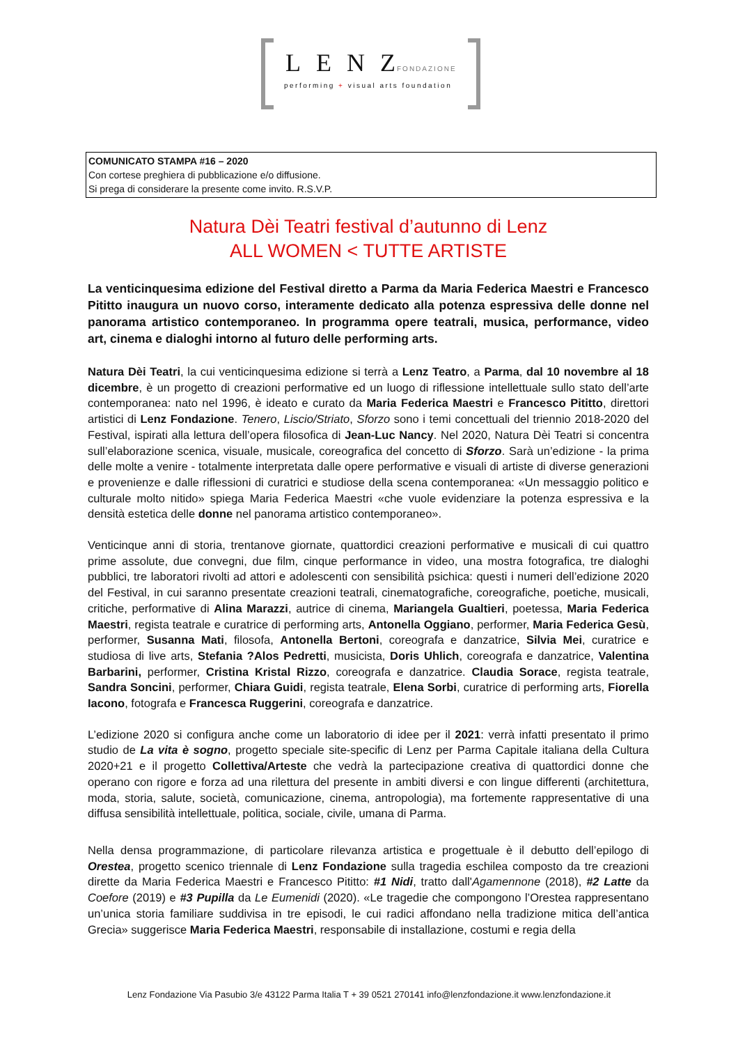LENZ FONDAZIONE
performing + visual arts foundation
COMUNICATO STAMPA #16 – 2020
Con cortese preghiera di pubblicazione e/o diffusione.
Si prega di considerare la presente come invito. R.S.V.P.
Natura Dèi Teatri festival d’autunno di Lenz
ALL WOMEN < TUTTE ARTISTE
La venticinquesima edizione del Festival diretto a Parma da Maria Federica Maestri e Francesco Pititto inaugura un nuovo corso, interamente dedicato alla potenza espressiva delle donne nel panorama artistico contemporaneo. In programma opere teatrali, musica, performance, video art, cinema e dialoghi intorno al futuro delle performing arts.
Natura Dèi Teatri, la cui venticinquesima edizione si terrà a Lenz Teatro, a Parma, dal 10 novembre al 18 dicembre, è un progetto di creazioni performative ed un luogo di riflessione intellettuale sullo stato dell’arte contemporanea: nato nel 1996, è ideato e curato da Maria Federica Maestri e Francesco Pititto, direttori artistici di Lenz Fondazione. Tenero, Liscio/Striato, Sforzo sono i temi concettuali del triennio 2018-2020 del Festival, ispirati alla lettura dell’opera filosofica di Jean-Luc Nancy. Nel 2020, Natura Dèi Teatri si concentra sull’elaborazione scenica, visuale, musicale, coreografica del concetto di Sforzo. Sarà un’edizione - la prima delle molte a venire - totalmente interpretata dalle opere performative e visuali di artiste di diverse generazioni e provenienze e dalle riflessioni di curatrici e studiose della scena contemporanea: «Un messaggio politico e culturale molto nitido» spiega Maria Federica Maestri «che vuole evidenziare la potenza espressiva e la densità estetica delle donne nel panorama artistico contemporaneo».
Venticinque anni di storia, trentanove giornate, quattordici creazioni performative e musicali di cui quattro prime assolute, due convegni, due film, cinque performance in video, una mostra fotografica, tre dialoghi pubblici, tre laboratori rivolti ad attori e adolescenti con sensibilità psichica: questi i numeri dell’edizione 2020 del Festival, in cui saranno presentate creazioni teatrali, cinematografiche, coreografiche, poetiche, musicali, critiche, performative di Alina Marazzi, autrice di cinema, Mariangela Gualtieri, poetessa, Maria Federica Maestri, regista teatrale e curatrice di performing arts, Antonella Oggiano, performer, Maria Federica Gesù, performer, Susanna Mati, filosofa, Antonella Bertoni, coreografa e danzatrice, Silvia Mei, curatrice e studiosa di live arts, Stefania ?Alos Pedretti, musicista, Doris Uhlich, coreografa e danzatrice, Valentina Barbarini, performer, Cristina Kristal Rizzo, coreografa e danzatrice. Claudia Sorace, regista teatrale, Sandra Soncini, performer, Chiara Guidi, regista teatrale, Elena Sorbi, curatrice di performing arts, Fiorella Iacono, fotografa e Francesca Ruggerini, coreografa e danzatrice.
L’edizione 2020 si configura anche come un laboratorio di idee per il 2021: verrà infatti presentato il primo studio de La vita è sogno, progetto speciale site-specific di Lenz per Parma Capitale italiana della Cultura 2020+21 e il progetto Collettiva/Arteste che vedrà la partecipazione creativa di quattordici donne che operano con rigore e forza ad una rilettura del presente in ambiti diversi e con lingue differenti (architettura, moda, storia, salute, società, comunicazione, cinema, antropologia), ma fortemente rappresentative di una diffusa sensibilità intellettuale, politica, sociale, civile, umana di Parma.
Nella densa programmazione, di particolare rilevanza artistica e progettuale è il debutto dell’epilogo di Orestea, progetto scenico triennale di Lenz Fondazione sulla tragedia eschilea composto da tre creazioni dirette da Maria Federica Maestri e Francesco Pititto: #1 Nidi, tratto dall'Agamennone (2018), #2 Latte da Coefore (2019) e #3 Pupilla da Le Eumenidi (2020). «Le tragedie che compongono l’Orestea rappresentano un’unica storia familiare suddivisa in tre episodi, le cui radici affondano nella tradizione mitica dell’antica Grecia» suggerisce Maria Federica Maestri, responsabile di installazione, costumi e regia della
Lenz Fondazione Via Pasubio 3/e 43122 Parma Italia T + 39 0521 270141 info@lenzfondazione.it www.lenzfondazione.it